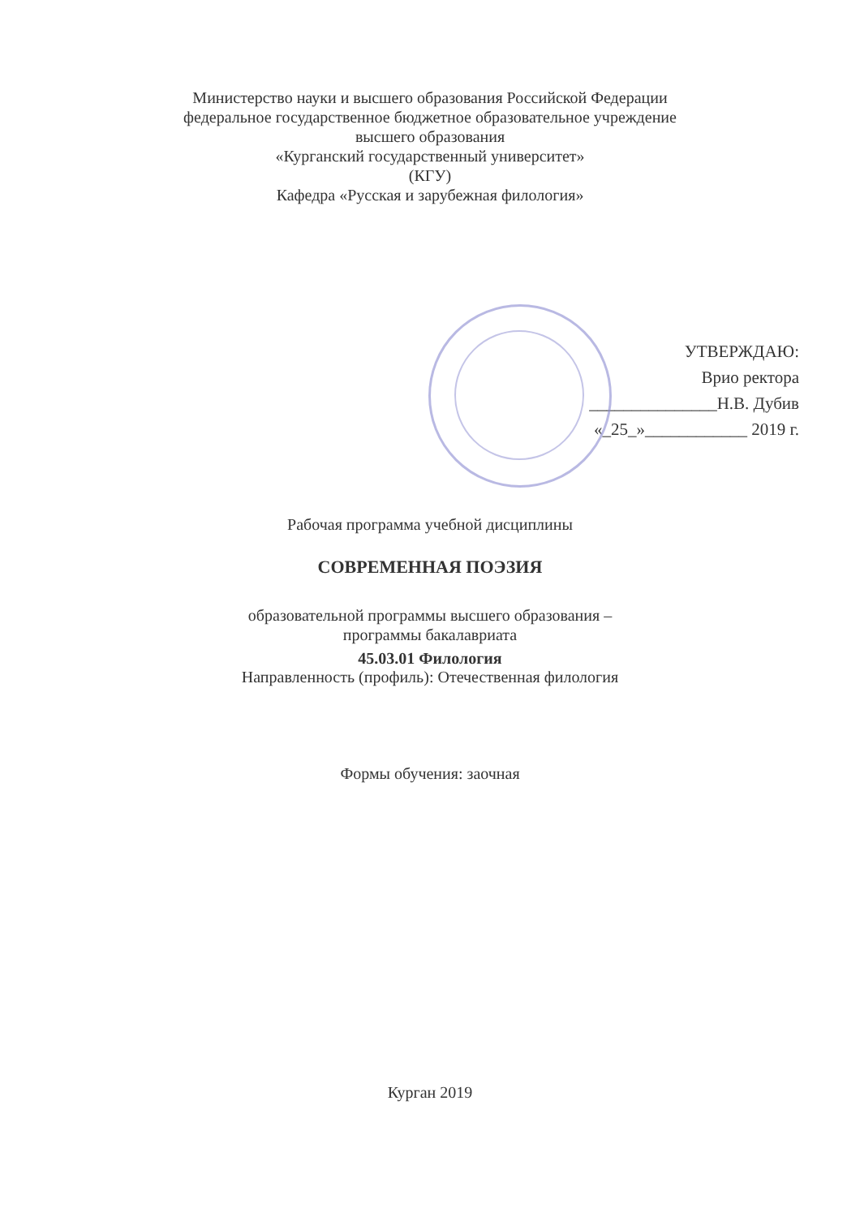Министерство науки и высшего образования Российской Федерации
федеральное государственное бюджетное образовательное учреждение
высшего образования
«Курганский государственный университет»
(КГУ)
Кафедра «Русская и зарубежная филология»
УТВЕРЖДАЮ:
Врио ректора
_______________Н.В. Дубив
«_25_»____________ 2019 г.
Рабочая программа учебной дисциплины
СОВРЕМЕННАЯ ПОЭЗИЯ
образовательной программы высшего образования –
программы бакалавриата
45.03.01 Филология
Направленность (профиль): Отечественная филология
Формы обучения: заочная
Курган 2019